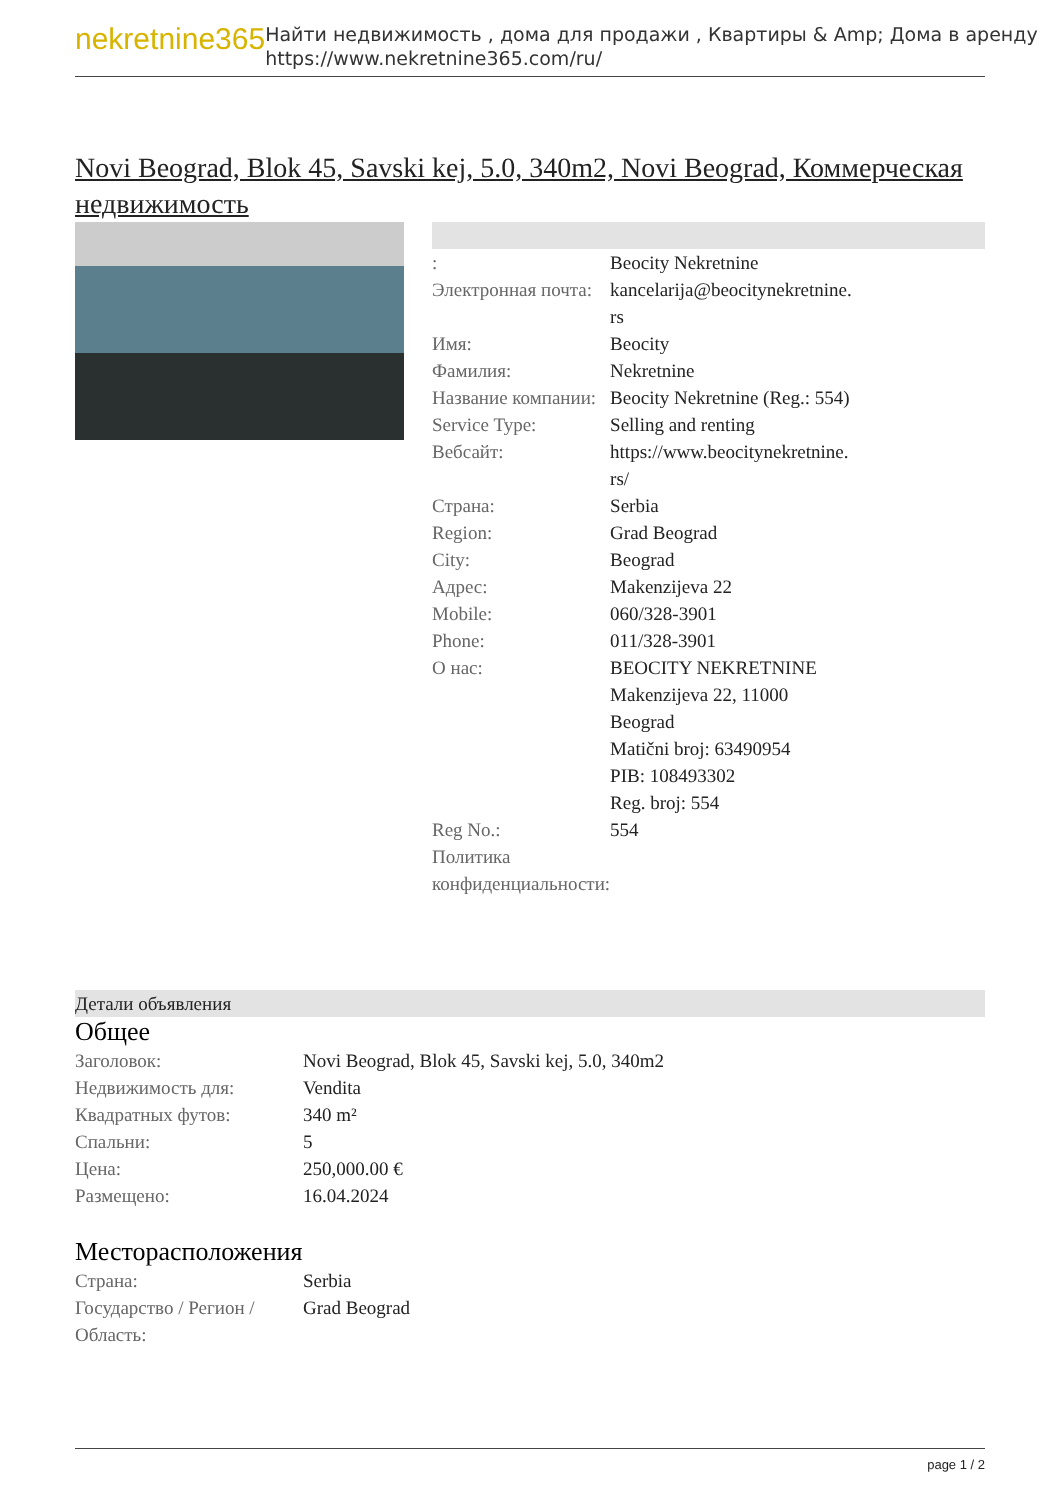nekretnine365
Найти недвижимость , дома для продажи , Квартиры & Amp; Дома в аренду
https://www.nekretnine365.com/ru/
Novi Beograd, Blok 45, Savski kej, 5.0, 340m2, Novi Beograd, Коммерческая недвижимость
| : | Beocity Nekretnine |
| Электронная почта: | kancelarija@beocitynekretnine. rs |
| Имя: | Beocity |
| Фамилия: | Nekretnine |
| Название компании: | Beocity Nekretnine (Reg.: 554) |
| Service Type: | Selling and renting |
| Вебсайт: | https://www.beocitynekretnine. rs/ |
| Страна: | Serbia |
| Region: | Grad Beograd |
| City: | Beograd |
| Адрес: | Makenzijeva 22 |
| Mobile: | 060/328-3901 |
| Phone: | 011/328-3901 |
| О нас: | BEOCITY NEKRETNINE Makenzijeva 22, 11000 Beograd Matični broj: 63490954 PIB: 108493302 Reg. broj: 554 |
| Reg No.: | 554 |
| Политика конфиденциальности: | |
Детали объявления
Общее
| Заголовок: | Novi Beograd, Blok 45, Savski kej, 5.0, 340m2 |
| Недвижимость для: | Vendita |
| Квадратных футов: | 340 m² |
| Спальни: | 5 |
| Цена: | 250,000.00 € |
| Размещено: | 16.04.2024 |
Месторасположения
| Страна: | Serbia |
| Государство / Регион / Область: | Grad Beograd |
page 1 / 2